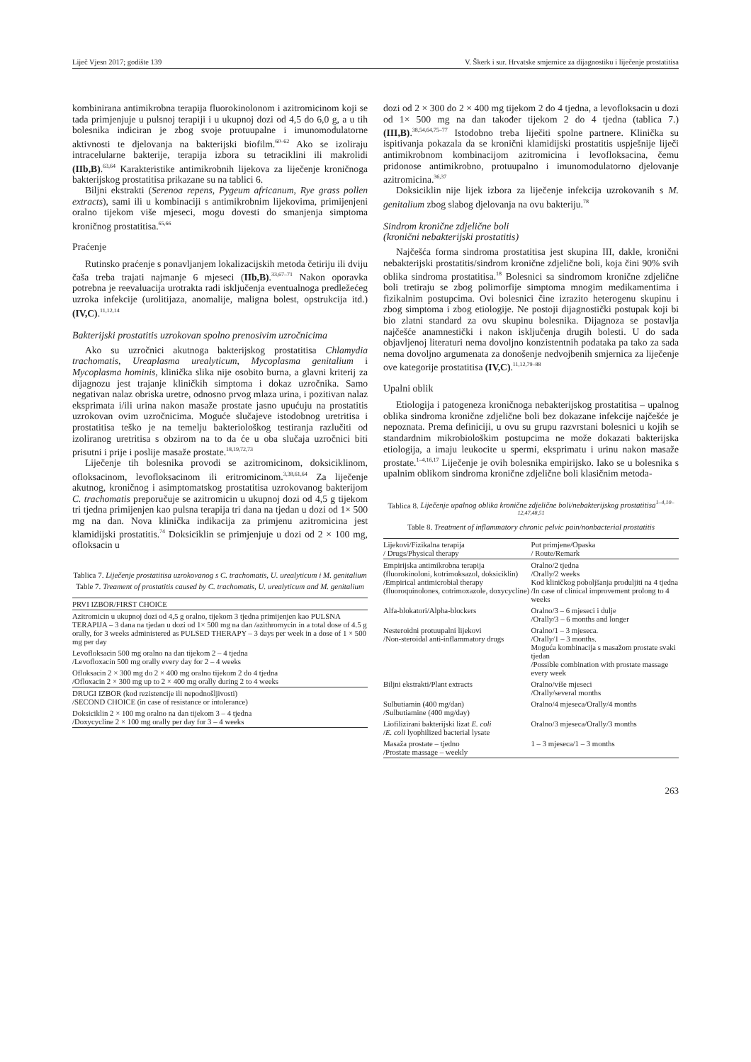Liječ Vjesn 2017; godište 139 V. Škerk i sur. Hrvatske smjernice za dijagnostiku i liječenje prostatitisa
kombinirana antimikrobna terapija fluorokinolonom i azitromicinom koji se tada primjenjuje u pulsnoj terapiji i u ukupnoj dozi od 4,5 do 6,0 g, a u tih bolesnika indiciran je zbog svoje protuupalne i imunomodulatorne aktivnosti te djelovanja na bakterijski biofilm.<sup>60–62</sup> Ako se izoliraju intracelularne bakterije, terapija izbora su tetraciklini ili makrolidi (IIb,B).<sup>63,64</sup> Karakteristike antimikrobnih lijekova za liječenje kroničnoga bakterijskog prostatitisa prikazane su na tablici 6.
Biljni ekstrakti (Serenoa repens, Pygeum africanum, Rye grass pollen extracts), sami ili u kombinaciji s antimikrobnim lijekovima, primijenjeni oralno tijekom više mjeseci, mogu dovesti do smanjenja simptoma kroničnog prostatitisa.<sup>65,66</sup>
Praćenje
Rutinsko praćenje s ponavljanjem lokalizacijskih metoda četiriju ili dviju čaša treba trajati najmanje 6 mjeseci (IIb,B).<sup>33,67–71</sup> Nakon oporavka potrebna je reevaluacija urotrakta radi isključenja eventualnoga predležećeg uzroka infekcije (urolitijaza, anomalije, maligna bolest, opstrukcija itd.) (IV,C).<sup>11,12,14</sup>
Bakterijski prostatitis uzrokovan spolno prenosivim uzročnicima
Ako su uzročnici akutnoga bakterijskog prostatitisa Chlamydia trachomatis, Ureaplasma urealyticum, Mycoplasma genitalium i Mycoplasma hominis, klinička slika nije osobito burna, a glavni kriterij za dijagnozu jest trajanje kliničkih simptoma i dokaz uzročnika. Samo negativan nalaz obriska uretre, odnosno prvog mlaza urina, i pozitivan nalaz eksprimata i/ili urina nakon masaže prostate jasno upućuju na prostatitis uzrokovan ovim uzročnicima. Moguće slučajeve istodobnog uretritisa i prostatitisa teško je na temelju bakteriološkog testiranja razlučiti od izoliranog uretritisa s obzirom na to da će u oba slučaja uzročnici biti prisutni i prije i poslije masaže prostate.<sup>18,19,72,73</sup>
Liječenje tih bolesnika provodi se azitromicinom, doksiciklinom, ofloksacinom, levofloksacinom ili eritromicinom.<sup>3,38,61,64</sup> Za liječenje akutnog, kroničnog i asimptomatskog prostatitisa uzrokovanog bakterijom C. trachomatis preporučuje se azitromicin u ukupnoj dozi od 4,5 g tijekom tri tjedna primijenjen kao pulsna terapija tri dana na tjedan u dozi od 1× 500 mg na dan. Nova klinička indikacija za primjenu azitromicina jest klamidijski prostatitis.<sup>74</sup> Doksiciklin se primjenjuje u dozi od 2 × 100 mg, ofloksacin u
Tablica 7. Liječenje prostatitisa uzrokovanog s C. trachomatis, U. urealyticum i M. genitalium
Table 7. Treament of prostatitis caused by C. trachomatis, U. urealyticum and M. genitalium
| PRVI IZBOR/FIRST CHOICE |
| --- |
| Azitromicin u ukupnoj dozi od 4,5 g oralno, tijekom 3 tjedna primijenjen kao PULSNA TERAPIJA – 3 dana na tjedan u dozi od 1× 500 mg na dan /azithromycin in a total dose of 4.5 g orally, for 3 weeks administered as PULSED THERAPY – 3 days per week in a dose of 1 × 500 mg per day |
| Levofloksacin 500 mg oralno na dan tijekom 2 – 4 tjedna /Levofloxacin 500 mg orally every day for 2 – 4 weeks |
| Ofloksacin 2 × 300 mg do 2 × 400 mg oralno tijekom 2 do 4 tjedna /Ofloxacin 2 × 300 mg up to 2 × 400 mg orally during 2 to 4 weeks |
| DRUGI IZBOR (kod rezistencije ili nepodnošljivosti) /SECOND CHOICE (in case of resistance or intolerance) |
| Doksiciklin 2 × 100 mg oralno na dan tijekom 3 – 4 tjedna /Doxycycline 2 × 100 mg orally per day for 3 – 4 weeks |
dozi od 2 × 300 do 2 × 400 mg tijekom 2 do 4 tjedna, a levofloksacin u dozi od 1× 500 mg na dan također tijekom 2 do 4 tjedna (tablica 7.) (III,B).<sup>38,54,64,75–77</sup> Istodobno treba liječiti spolne partnere. Klinička su ispitivanja pokazala da se kronični klamidijski prostatitis uspješnije liječi antimikrobnom kombinacijom azitromicina i levofloksacina, čemu pridonose antimikrobno, protuupalno i imunomodulatorno djelovanje azitromicina.<sup>36,37</sup>
Doksiciklin nije lijek izbora za liječenje infekcija uzrokovanih s M. genitalium zbog slabog djelovanja na ovu bakteriju.<sup>78</sup>
Sindrom kronične zdjelične boli
(kronični nebakterijski prostatitis)
Najčešća forma sindroma prostatitisa jest skupina III, dakle, kronični nebakterijski prostatitis/sindrom kronične zdjelične boli, koja čini 90% svih oblika sindroma prostatitisa.<sup>18</sup> Bolesnici sa sindromom kronične zdjelične boli tretiraju se zbog polimorfije simptoma mnogim medikamentima i fizikalnim postupcima. Ovi bolesnici čine izrazito heterogenu skupinu i zbog simptoma i zbog etiologije. Ne postoji dijagnostički postupak koji bi bio zlatni standard za ovu skupinu bolesnika. Dijagnoza se postavlja najčešće anamnestički i nakon isključenja drugih bolesti. U do sada objavljenoj literaturi nema dovoljno konzistentnih podataka pa tako za sada nema dovoljno argumenata za donošenje nedvojbenih smjernica za liječenje ove kategorije prostatitisa (IV,C).<sup>11,12,79–88</sup>
Upalni oblik
Etiologija i patogeneza kroničnoga nebakterijskog prostatitisa – upalnog oblika sindroma kronične zdjelične boli bez dokazane infekcije najčešće je nepoznata. Prema definiciji, u ovu su grupu razvrstani bolesnici u kojih se standardnim mikrobiološkim postupcima ne može dokazati bakterijska etiologija, a imaju leukocite u spermi, eksprimatu i urinu nakon masaže prostate.<sup>1–4,16,17</sup> Liječenje je ovih bolesnika empirijsko. Iako se u bolesnika s upalnim oblikom sindroma kronične zdjelične boli klasičnim metoda-
Tablica 8. Liječenje upalnog oblika kronične zdjelične boli/nebakterijskog prostatitisa<sup>1–4,10–12,47,48,51</sup>
Table 8. Treatment of inflammatory chronic pelvic pain/nonbacterial prostatitis
| Lijekovi/Fizikalna terapija / Drugs/Physical therapy | Put primjene/Opaska / Route/Remark |
| --- | --- |
| Empirijska antimikrobna terapija (fluorokinoloni, kotrimoksazol, doksiciklin) /Empirical antimicrobial therapy (fluoroquinolones, cotrimoxazole, doxycycline) | Oralno/2 tjedna /Orally/2 weeks Kod kliničkog poboljšanja produljiti na 4 tjedna /In case of clinical improvement prolong to 4 weeks |
| Alfa-blokatori/Alpha-blockers | Oralno/3 – 6 mjeseci i dulje /Orally/3 – 6 months and longer |
| Nesteroidni protuupalni lijekovi /Non-steroidal anti-inflammatory drugs | Oralno/1 – 3 mjeseca. /Orally/1 – 3 months. Moguća kombinacija s masažom prostate svaki tjedan /Possible combination with prostate massage every week |
| Biljni ekstrakti/Plant extracts | Oralno/više mjeseci /Orally/several months |
| Sulbutiamin (400 mg/dan) /Sulbutiamine (400 mg/day) | Oralno/4 mjeseca/Orally/4 months |
| Liofilizirani bakterijski lizat E. coli / E. coli lyophilized bacterial lysate | Oralno/3 mjeseca/Orally/3 months |
| Masaža prostate – tjedno /Prostate massage – weekly | 1 – 3 mjeseca/1 – 3 months |
263